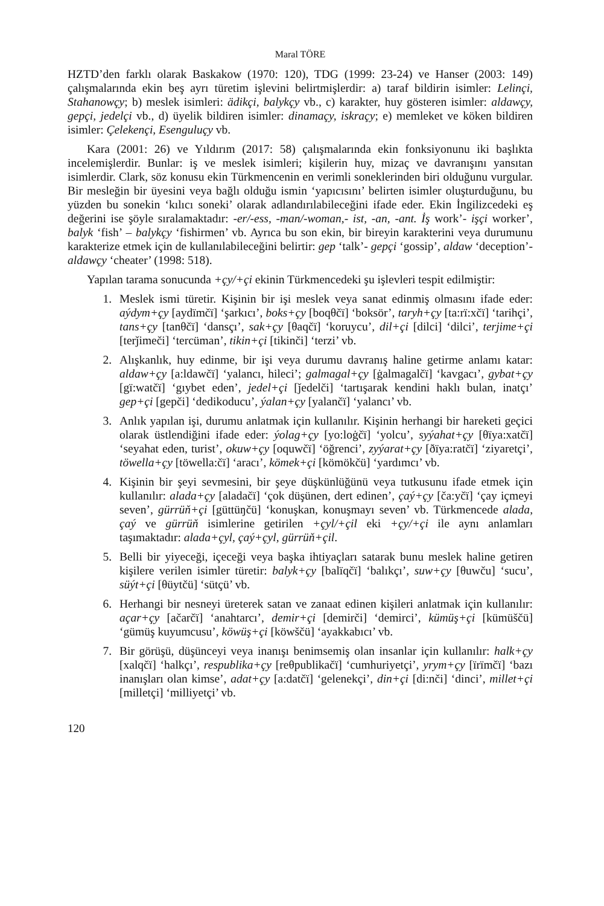Maral TÖRE
HZTD’den farklı olarak Baskakow (1970: 120), TDG (1999: 23-24) ve Hanser (2003: 149) çalışmalarında ekin beş ayrı türetim işlevini belirtmişlerdir: a) taraf bildirin isimler: Lelinçi, Stahanowçy; b) meslek isimleri: ädikçi, balykçy vb., c) karakter, huy gösteren isimler: aldawçy, gepçi, jedelçi vb., d) üyelik bildiren isimler: dinamaçy, iskraçy; e) memleket ve köken bildiren isimler: Çelekençi, Esenguluçy vb.
Kara (2001: 26) ve Yıldırım (2017: 58) çalışmalarında ekin fonksiyonunu iki başlıkta incelemişlerdir. Bunlar: iş ve meslek isimleri; kişilerin huy, mizaç ve davranışını yansıtan isimlerdir. Clark, söz konusu ekin Türkmencenin en verimli soneklerinden biri olduğunu vurgular. Bir mesleğin bir üyesini veya bağlı olduğu ismin ‘yapıcısını’ belirten isimler oluşturduğunu, bu yüzden bu sonekin ‘kılıcı soneki’ olarak adlandırılabileceğini ifade eder. Ekin İngilizcedeki eş değerini ise şöyle sıralamaktadır: -er/-ess, -man/-woman,- ist, -an, -ant. İş work’- işçi worker’, balyk ‘fish’ – balykçy ‘fishirmen’ vb. Ayrıca bu son ekin, bir bireyin karakterini veya durumunu karakterize etmek için de kullanılabileceğini belirtir: gep ‘talk’- gepçi ‘gossip’, aldaw ‘deception’- aldawçy ‘cheater’ (1998: 518).
Yapılan tarama sonucunda +çy/+çi ekinin Türkmencedeki şu işlevleri tespit edilmiştir:
1. Meslek ismi türetir. Kişinin bir işi meslek veya sanat edinmiş olmasını ifade eder: aýdym+çy [aydïmčï] ‘şarkıcı’, boks+çy [boqθčï] ‘boksör’, taryh+çy [ta:rï:xčï] ‘tarihçi’, tans+çy [tanθčï] ‘dansçı’, sak+çy [θaqčï] ‘koruycu’, dil+çi [dilci] ‘dilci’, terjime+çi [terǰimeči] ‘tercüman’, tikin+çi [tikinči] ‘terzi’ vb.
2. Alışkanlık, huy edinme, bir işi veya durumu davranış haline getirme anlamı katar: aldaw+çy [a:ldawčï] ‘yalancı, hileci’; galmagal+çy [ġalmagalčï] ‘kavgacı’, gybat+çy [gï:watčï] ‘gıybet eden’, jedel+çi [ǰedelči] ‘tartışarak kendini haklı bulan, inatçı’ gep+çi [gepči] ‘dedikoducu’, ýalan+çy [yalančï] ‘yalancı’ vb.
3. Anlık yapılan işi, durumu anlatmak için kullanılır. Kişinin herhangi bir hareketi geçici olarak üstlendiğini ifade eder: ýolag+çy [yo:loġčï] ‘yolcu’, syýahat+çy [θïya:xatčï] ‘seyahat eden, turist’, okuw+çy [oquwčï] ‘öğrenci’, zyýarat+çy [ðïya:ratčï] ‘ziyaretçi’, töwella+çy [töwella:čï] ‘aracı’, kömek+çi [kömökčü] ‘yardımcı’ vb.
4. Kişinin bir şeyi sevmesini, bir şeye düşkünlüğünü veya tutkusunu ifade etmek için kullanılır: alada+çy [aladačï] ‘çok düşünen, dert edinen’, çaý+çy [ča:yčï] ‘çay içmeyi seven’, gürrüň+çi [güttüŋčü] ‘konuşkan, konuşmayı seven’ vb. Türkmencede alada, çaý ve gürrüň isimlerine getirilen +çyl/+çil eki +çy/+çi ile aynı anlamları taşımaktadır: alada+çyl, çaý+çyl, gürrüň+çil.
5. Belli bir yiyeceği, içeceği veya başka ihtiyaçları satarak bunu meslek haline getiren kişilere verilen isimler türetir: balyk+çy [balïqčï] ‘balıkçı’, suw+çy [θuwču] ‘sucu’, süýt+çi [θüytčü] ‘sütçü’ vb.
6. Herhangi bir nesneyi üreterek satan ve zanaat edinen kişileri anlatmak için kullanılır: açar+çy [ačarčï] ‘anahtarcı’, demir+çi [demirči] ‘demirci’, kümüş+çi [kümüščü] ‘gümüş kuyumcusu’, köwüş+çi [köwščü] ‘ayakkabıcı’ vb.
7. Bir görüşü, düşünceyi veya inanışı benimsemiş olan insanlar için kullanılır: halk+çy [xalqčï] ‘halkçı’, respublika+çy [reθpublikačï] ‘cumhuriyetçi’, yrym+çy [ïrïmčï] ‘bazı inanışları olan kimse’, adat+çy [a:datčï] ‘gelenekçi’, din+çi [di:nči] ‘dinci’, millet+çi [milletçi] ‘milliyetçi’ vb.
120